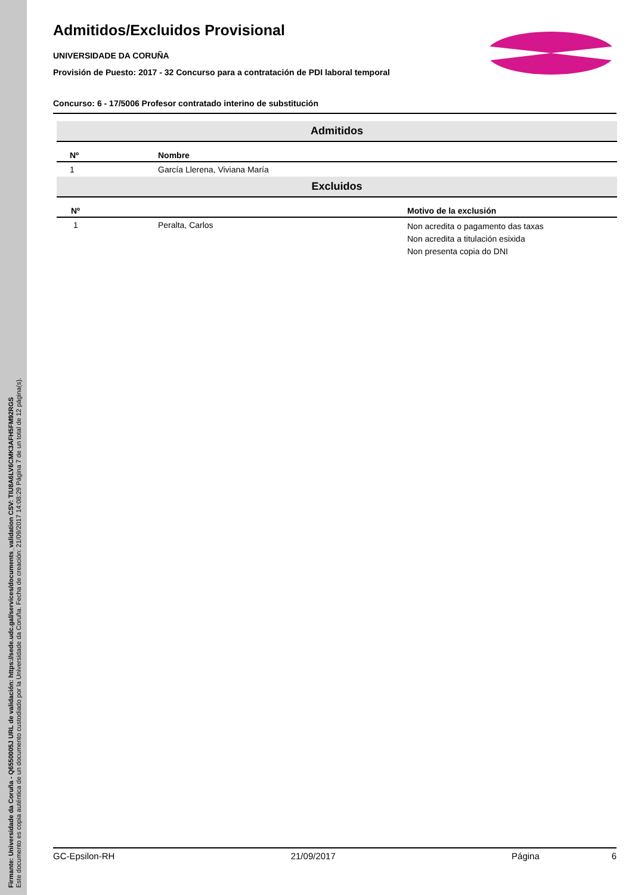Firmante: Universidade da Coruña - Q6550005J URL de validación: https://sede.udc.gal/services/documents_validation CSV: TIU8A6LV6CMK3AFH5FM92RGS
Este documento es copia auténtica de un documento custodiado por la Universidade da Coruña. Fecha de creación: 21/09/2017 14:08:29 Página 7 de un total de 12 página(s).
Admitidos/Excluidos Provisional
UNIVERSIDADE DA CORUÑA
Provisión de Puesto: 2017 - 32 Concurso para a contratación de PDI laboral temporal
Concurso: 6 - 17/5006 Profesor contratado interino de substitución
| Admitidos | | |
| Nº | Nombre | |
| 1 | García Llerena, Viviana María | |
| Excluidos | | |
| Nº | | Motivo de la exclusión |
| 1 | Peralta, Carlos | Non acredita o pagamento das taxas Non acredita a titulación esixida Non presenta copia do DNI |
GC-Epsilon-RH 21/09/2017 Página 6